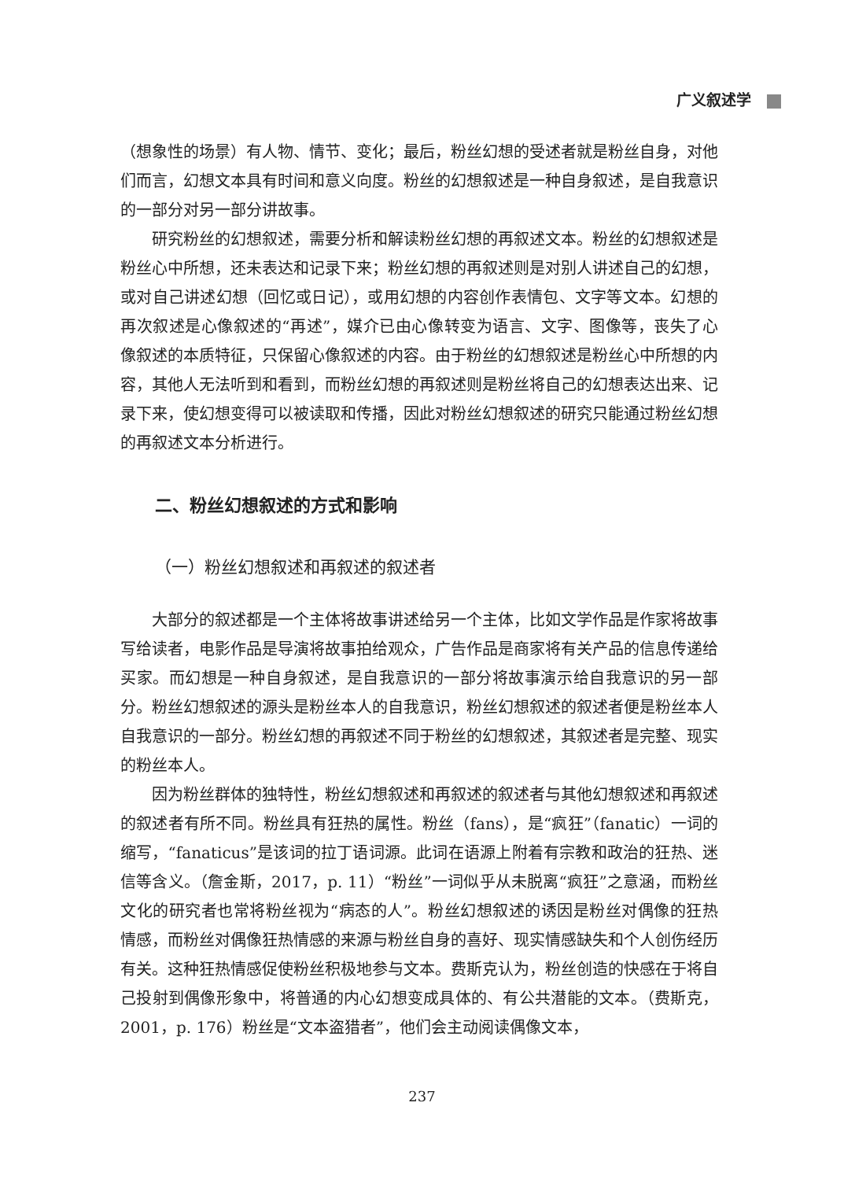广义叙述学
（想象性的场景）有人物、情节、变化；最后，粉丝幻想的受述者就是粉丝自身，对他们而言，幻想文本具有时间和意义向度。粉丝的幻想叙述是一种自身叙述，是自我意识的一部分对另一部分讲故事。
研究粉丝的幻想叙述，需要分析和解读粉丝幻想的再叙述文本。粉丝的幻想叙述是粉丝心中所想，还未表达和记录下来；粉丝幻想的再叙述则是对别人讲述自己的幻想，或对自己讲述幻想（回忆或日记），或用幻想的内容创作表情包、文字等文本。幻想的再次叙述是心像叙述的“再述”，媒介已由心像转变为语言、文字、图像等，丧失了心像叙述的本质特征，只保留心像叙述的内容。由于粉丝的幻想叙述是粉丝心中所想的内容，其他人无法听到和看到，而粉丝幻想的再叙述则是粉丝将自己的幻想表达出来、记录下来，使幻想变得可以被读取和传播，因此对粉丝幻想叙述的研究只能通过粉丝幻想的再叙述文本分析进行。
二、粉丝幻想叙述的方式和影响
（一）粉丝幻想叙述和再叙述的叙述者
大部分的叙述都是一个主体将故事讲述给另一个主体，比如文学作品是作家将故事写给读者，电影作品是导演将故事拍给观众，广告作品是商家将有关产品的信息传递给买家。而幻想是一种自身叙述，是自我意识的一部分将故事演示给自我意识的另一部分。粉丝幻想叙述的源头是粉丝本人的自我意识，粉丝幻想叙述的叙述者便是粉丝本人自我意识的一部分。粉丝幻想的再叙述不同于粉丝的幻想叙述，其叙述者是完整、现实的粉丝本人。
因为粉丝群体的独特性，粉丝幻想叙述和再叙述的叙述者与其他幻想叙述和再叙述的叙述者有所不同。粉丝具有狂热的属性。粉丝（fans），是“疯狂”（fanatic）一词的缩写，“fanaticus”是该词的拉丁语词源。此词在语源上附着有宗教和政治的狂热、迷信等含义。（詹金斯，2017，p. 11）“粉丝”一词似乎从未脱离“疯狂”之意涵，而粉丝文化的研究者也常将粉丝视为“病态的人”。粉丝幻想叙述的诱因是粉丝对偶像的狂热情感，而粉丝对偶像狂热情感的来源与粉丝自身的喜好、现实情感缺失和个人创伤经历有关。这种狂热情感促使粉丝积极地参与文本。费斯克认为，粉丝创造的快感在于将自己投射到偶像形象中，将普通的内心幻想变成具体的、有公共潜能的文本。（费斯克，2001，p. 176）粉丝是“文本盗猎者”，他们会主动阅读偶像文本，
237